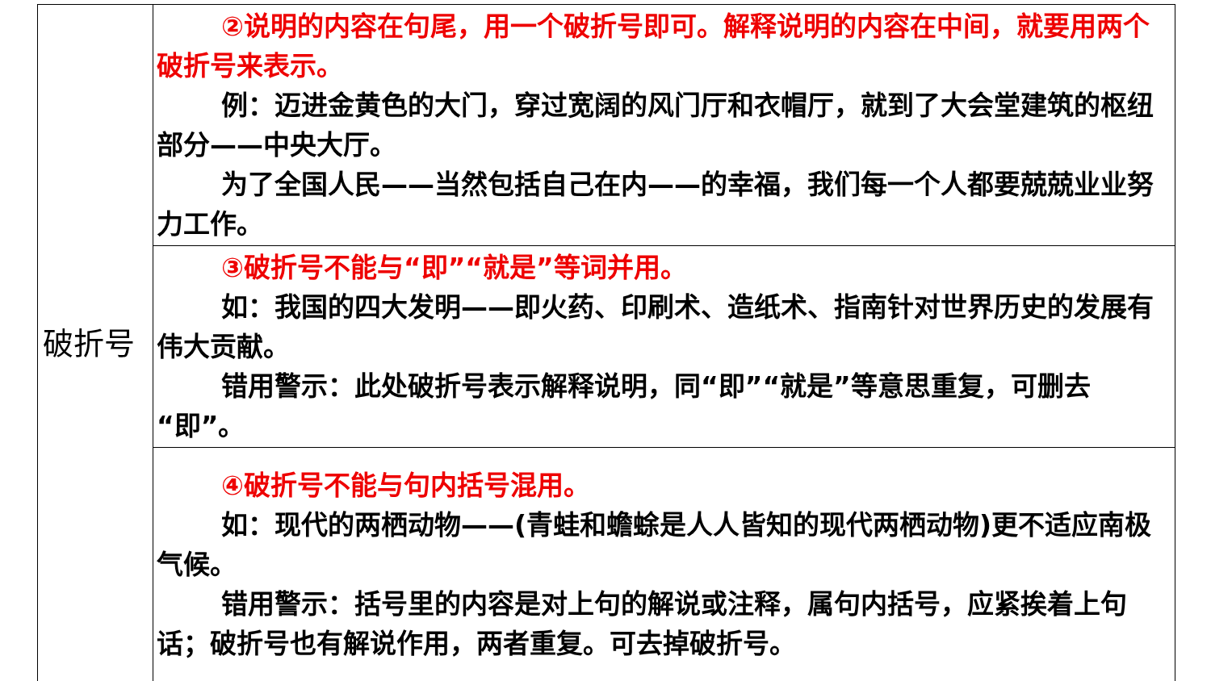| 破折号 | ②说明的内容在句尾，用一个破折号即可。解释说明的内容在中间，就要用两个破折号来表示。 例：迈进金黄色的大门，穿过宽阔的风门厅和衣帽厅，就到了大会堂建筑的枢纽部分——中央大厅。 为了全国人民——当然包括自己在内——的幸福，我们每一个人都要兢兢业业努力工作。 |
| | ③破折号不能与“即”“就是”等词并用。 如：我国的四大发明——即火药、印刷术、造纸术、指南针对世界历史的发展有伟大贡献。 错用警示：此处破折号表示解释说明，同“即”“就是”等意思重复，可删去“即”。 |
| | ④破折号不能与句内括号混用。 如：现代的两栖动物——(青蛙和蟾蜍是人人皆知的现代两栖动物)更不适应南极气候。 错用警示：括号里的内容是对上句的解说或注释，属句内括号，应紧挨着上句话；破折号也有解说作用，两者重复。可去掉破折号。 |